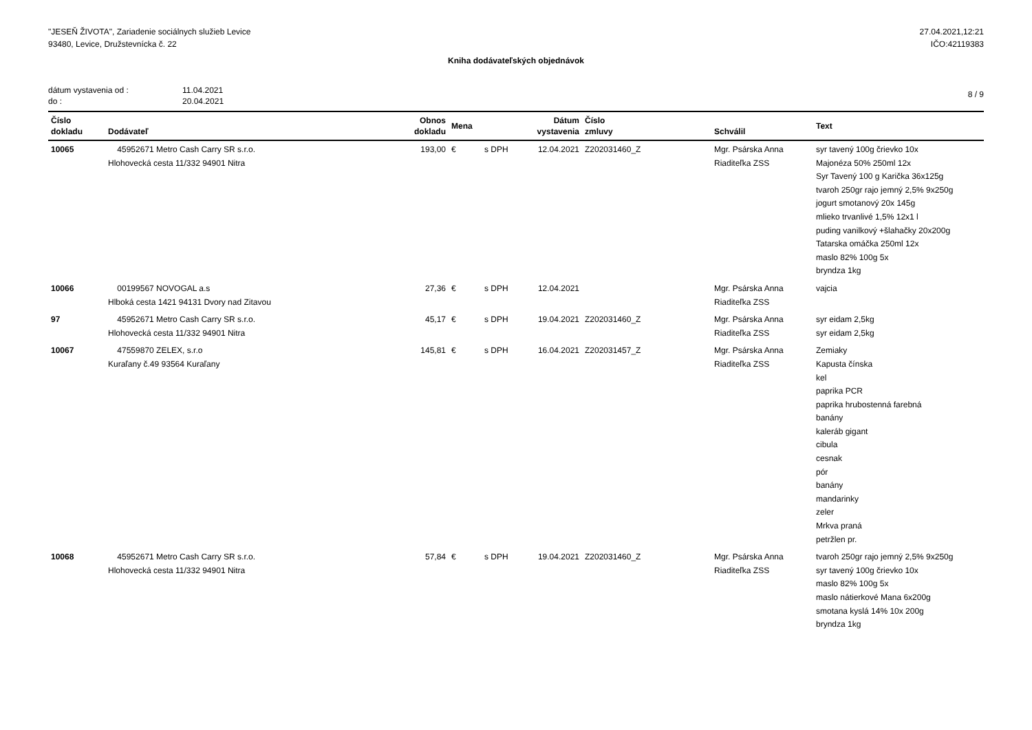"JESEŇ ŽIVOTA", Zariadenie sociálnych služieb Levice
93480, Levice, Družstevnícka č. 22
27.04.2021,12:21
IČO:42119383
Kniha dodávateľských objednávok
dátum vystavenia od : 11.04.2021 do : 20.04.2021
8 / 9
| Číslo dokladu | Dodávateľ | Obnos dokladu | Mena | | Dátum vystavenia | Číslo zmluvy | Schválil | Text |
| --- | --- | --- | --- | --- | --- | --- | --- | --- |
| 10065 | 45952671 Metro Cash Carry SR s.r.o. Hlohovecká cesta 11/332 94901 Nitra | 193,00 | € | s DPH | 12.04.2021 | Z202031460_Z | Mgr. Psárska Anna Riaditeľka ZSS | syr tavený 100g črievko 10x Majonéza 50% 250ml 12x Syr Tavený 100 g Karička 36x125g tvaroh 250gr rajo jemný 2,5% 9x250g jogurt smotanový 20x 145g mlieko trvanlivé 1,5% 12x1 l puding vanilkový +šlahačky 20x200g Tatarska omáčka 250ml 12x maslo 82% 100g 5x bryndza 1kg |
| 10066 | 00199567 NOVOGAL a.s Hlboká cesta 1421 94131 Dvory nad Zitavou | 27,36 | € | s DPH | 12.04.2021 | | Mgr. Psárska Anna Riaditeľka ZSS | vajcia |
| 97 | 45952671 Metro Cash Carry SR s.r.o. Hlohovecká cesta 11/332 94901 Nitra | 45,17 | € | s DPH | 19.04.2021 | Z202031460_Z | Mgr. Psárska Anna Riaditeľka ZSS | syr eidam 2,5kg syr eidam 2,5kg |
| 10067 | 47559870 ZELEX, s.r.o Kuraľany č.49 93564 Kuraľany | 145,81 | € | s DPH | 16.04.2021 | Z202031457_Z | Mgr. Psárska Anna Riaditeľka ZSS | Zemiaky Kapusta čínska kel paprika PCR paprika hrubostenná farebná banány kaleráb gigant cibula cesnak pór banány mandarinky zeler Mrkva praná petržlen pr. |
| 10068 | 45952671 Metro Cash Carry SR s.r.o. Hlohovecká cesta 11/332 94901 Nitra | 57,84 | € | s DPH | 19.04.2021 | Z202031460_Z | Mgr. Psárska Anna Riaditeľka ZSS | tvaroh 250gr rajo jemný 2,5% 9x250g syr tavený 100g črievko 10x maslo 82% 100g 5x maslo nátierkové Mana 6x200g smotana kyslá 14% 10x 200g bryndza 1kg |